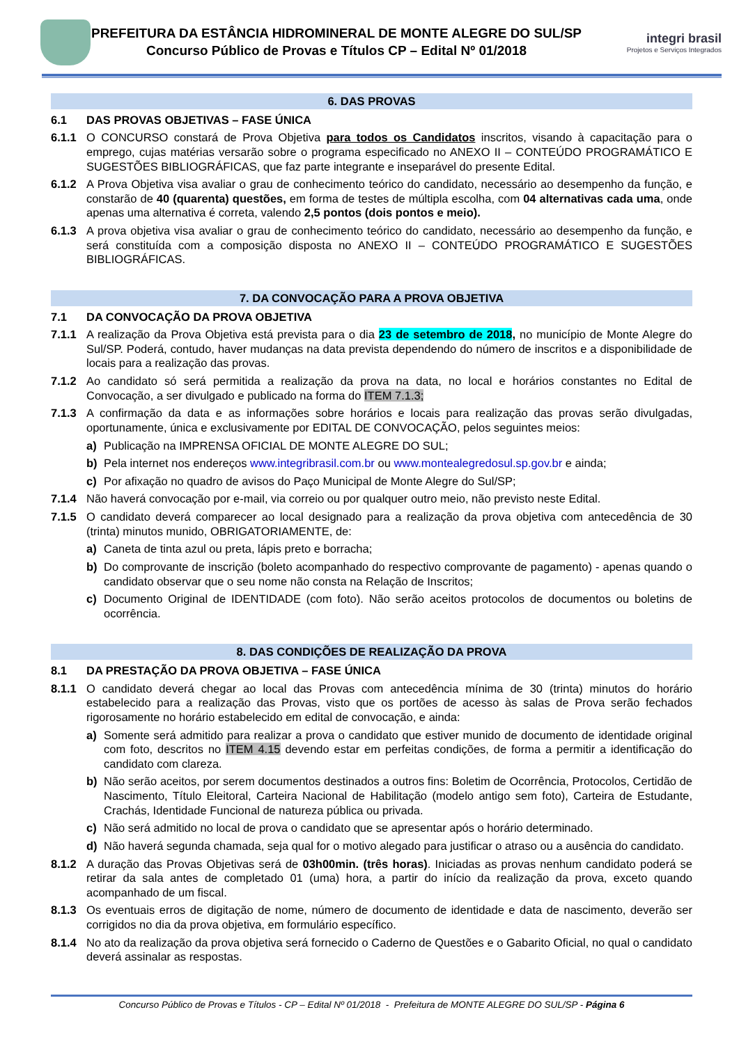PREFEITURA DA ESTÂNCIA HIDROMINERAL DE MONTE ALEGRE DO SUL/SP
Concurso Público de Provas e Títulos CP – Edital Nº 01/2018
integri brasil
Projetos e Serviços Integrados
6. DAS PROVAS
6.1 DAS PROVAS OBJETIVAS – FASE ÚNICA
6.1.1 O CONCURSO constará de Prova Objetiva para todos os Candidatos inscritos, visando à capacitação para o emprego, cujas matérias versarão sobre o programa especificado no ANEXO II – CONTEÚDO PROGRAMÁTICO E SUGESTÕES BIBLIOGRÁFICAS, que faz parte integrante e inseparável do presente Edital.
6.1.2 A Prova Objetiva visa avaliar o grau de conhecimento teórico do candidato, necessário ao desempenho da função, e constarão de 40 (quarenta) questões, em forma de testes de múltipla escolha, com 04 alternativas cada uma, onde apenas uma alternativa é correta, valendo 2,5 pontos (dois pontos e meio).
6.1.3 A prova objetiva visa avaliar o grau de conhecimento teórico do candidato, necessário ao desempenho da função, e será constituída com a composição disposta no ANEXO II – CONTEÚDO PROGRAMÁTICO E SUGESTÕES BIBLIOGRÁFICAS.
7. DA CONVOCAÇÃO PARA A PROVA OBJETIVA
7.1 DA CONVOCAÇÃO DA PROVA OBJETIVA
7.1.1 A realização da Prova Objetiva está prevista para o dia 23 de setembro de 2018, no município de Monte Alegre do Sul/SP. Poderá, contudo, haver mudanças na data prevista dependendo do número de inscritos e a disponibilidade de locais para a realização das provas.
7.1.2 Ao candidato só será permitida a realização da prova na data, no local e horários constantes no Edital de Convocação, a ser divulgado e publicado na forma do ITEM 7.1.3;
7.1.3 A confirmação da data e as informações sobre horários e locais para realização das provas serão divulgadas, oportunamente, única e exclusivamente por EDITAL DE CONVOCAÇÃO, pelos seguintes meios:
a) Publicação na IMPRENSA OFICIAL DE MONTE ALEGRE DO SUL;
b) Pela internet nos endereços www.integribrasil.com.br ou www.montealegredosul.sp.gov.br e ainda;
c) Por afixação no quadro de avisos do Paço Municipal de Monte Alegre do Sul/SP;
7.1.4 Não haverá convocação por e-mail, via correio ou por qualquer outro meio, não previsto neste Edital.
7.1.5 O candidato deverá comparecer ao local designado para a realização da prova objetiva com antecedência de 30 (trinta) minutos munido, OBRIGATORIAMENTE, de:
a) Caneta de tinta azul ou preta, lápis preto e borracha;
b) Do comprovante de inscrição (boleto acompanhado do respectivo comprovante de pagamento) - apenas quando o candidato observar que o seu nome não consta na Relação de Inscritos;
c) Documento Original de IDENTIDADE (com foto). Não serão aceitos protocolos de documentos ou boletins de ocorrência.
8. DAS CONDIÇÕES DE REALIZAÇÃO DA PROVA
8.1 DA PRESTAÇÃO DA PROVA OBJETIVA – FASE ÚNICA
8.1.1 O candidato deverá chegar ao local das Provas com antecedência mínima de 30 (trinta) minutos do horário estabelecido para a realização das Provas, visto que os portões de acesso às salas de Prova serão fechados rigorosamente no horário estabelecido em edital de convocação, e ainda:
a) Somente será admitido para realizar a prova o candidato que estiver munido de documento de identidade original com foto, descritos no ITEM 4.15 devendo estar em perfeitas condições, de forma a permitir a identificação do candidato com clareza.
b) Não serão aceitos, por serem documentos destinados a outros fins: Boletim de Ocorrência, Protocolos, Certidão de Nascimento, Título Eleitoral, Carteira Nacional de Habilitação (modelo antigo sem foto), Carteira de Estudante, Crachás, Identidade Funcional de natureza pública ou privada.
c) Não será admitido no local de prova o candidato que se apresentar após o horário determinado.
d) Não haverá segunda chamada, seja qual for o motivo alegado para justificar o atraso ou a ausência do candidato.
8.1.2 A duração das Provas Objetivas será de 03h00min. (três horas). Iniciadas as provas nenhum candidato poderá se retirar da sala antes de completado 01 (uma) hora, a partir do início da realização da prova, exceto quando acompanhado de um fiscal.
8.1.3 Os eventuais erros de digitação de nome, número de documento de identidade e data de nascimento, deverão ser corrigidos no dia da prova objetiva, em formulário específico.
8.1.4 No ato da realização da prova objetiva será fornecido o Caderno de Questões e o Gabarito Oficial, no qual o candidato deverá assinalar as respostas.
Concurso Público de Provas e Títulos - CP – Edital Nº 01/2018 - Prefeitura de MONTE ALEGRE DO SUL/SP - Página 6